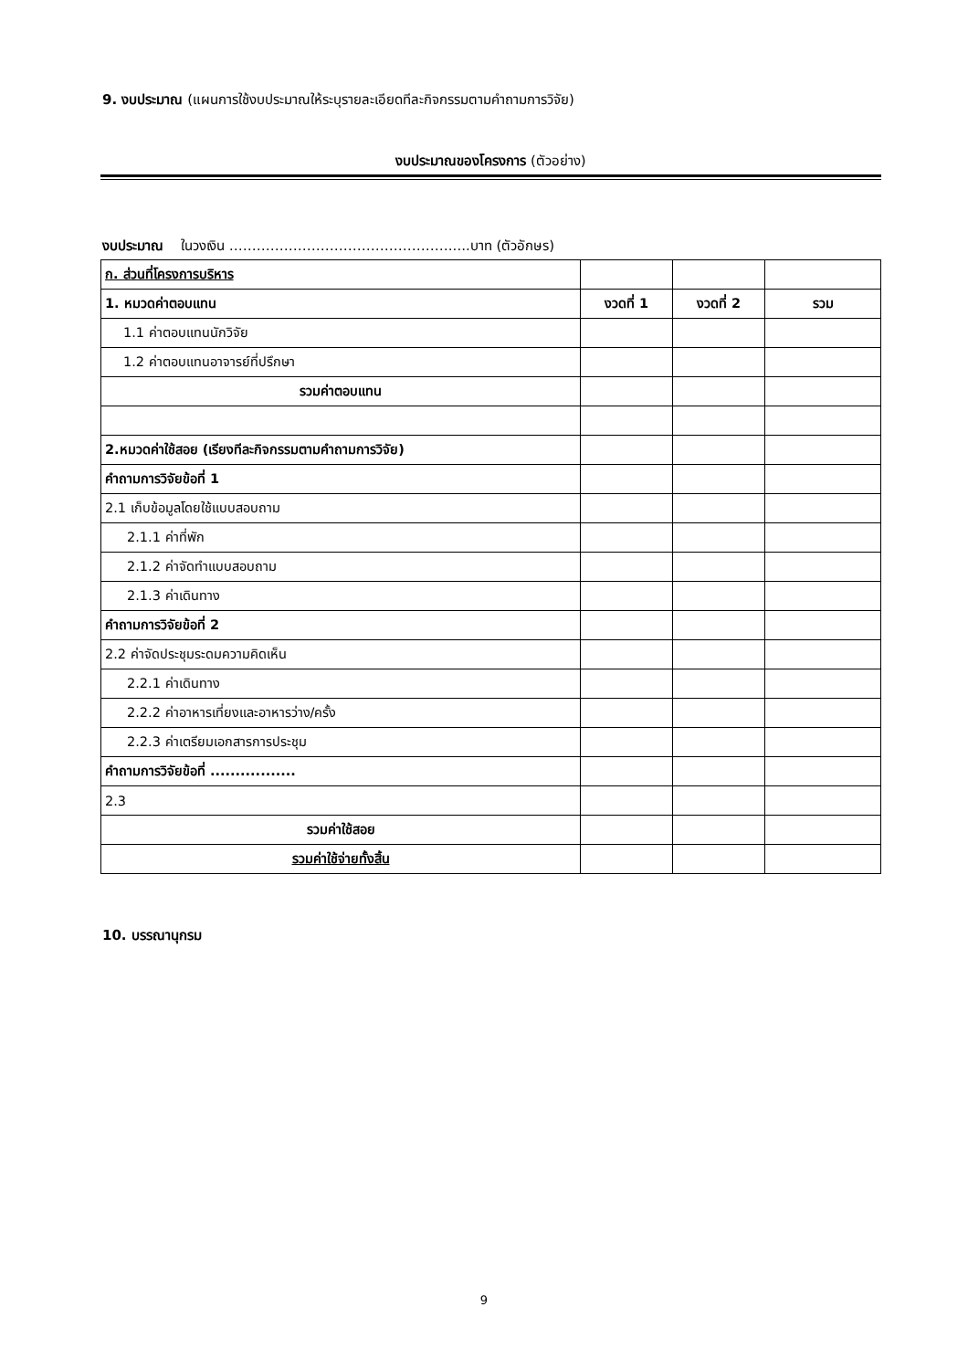9. งบประมาณ (แผนการใช้งบประมาณให้ระบุรายละเอียดทีละกิจกรรมตามคำถามการวิจัย)
งบประมาณของโครงการ (ตัวอย่าง)
งบประมาณ ในวงเงิน ………………………………………….....บาท (ตัวอักษร)
| ก. ส่วนที่โครงการบริหาร | | | |
| 1. หมวดค่าตอบแทน | งวดที่ 1 | งวดที่ 2 | รวม |
| 1.1 ค่าตอบแทนนักวิจัย | | | |
| 1.2 ค่าตอบแทนอาจารย์ที่ปรึกษา | | | |
| รวมค่าตอบแทน | | | |
| 2.หมวดค่าใช้สอย (เรียงทีละกิจกรรมตามคำถามการวิจัย) | | | |
| คำถามการวิจัยข้อที่ 1 | | | |
| 2.1 เก็บข้อมูลโดยใช้แบบสอบถาม | | | |
| 2.1.1 ค่าที่พัก | | | |
| 2.1.2 ค่าจัดทำแบบสอบถาม | | | |
| 2.1.3 ค่าเดินทาง | | | |
| คำถามการวิจัยข้อที่ 2 | | | |
| 2.2 ค่าจัดประชุมระดมความคิดเห็น | | | |
| 2.2.1 ค่าเดินทาง | | | |
| 2.2.2 ค่าอาหารเที่ยงและอาหารว่าง/ครั้ง | | | |
| 2.2.3 ค่าเตรียมเอกสารการประชุม | | | |
| คำถามการวิจัยข้อที่ ................. | | | |
| 2.3 | | | |
| รวมค่าใช้สอย | | | |
| รวมค่าใช้จ่ายทั้งสิ้น | | | |
10. บรรณานุกรม
9